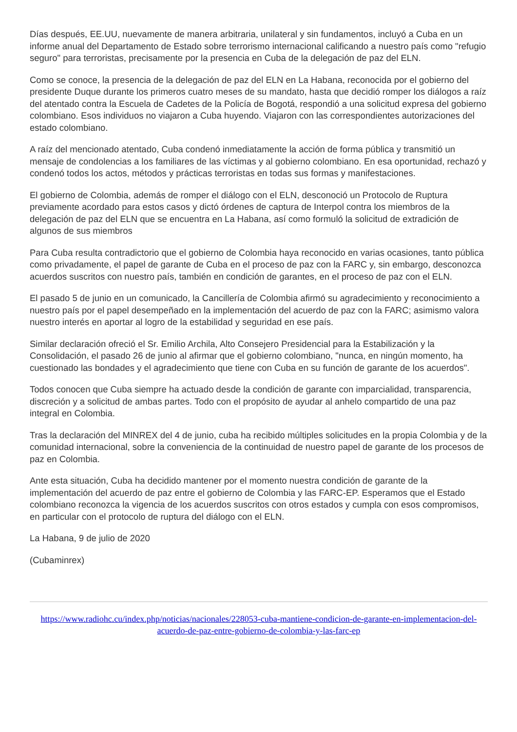Días después, EE.UU, nuevamente de manera arbitraria, unilateral y sin fundamentos, incluyó a Cuba en un informe anual del Departamento de Estado sobre terrorismo internacional calificando a nuestro país como "refugio seguro" para terroristas, precisamente por la presencia en Cuba de la delegación de paz del ELN.
Como se conoce, la presencia de la delegación de paz del ELN en La Habana, reconocida por el gobierno del presidente Duque durante los primeros cuatro meses de su mandato, hasta que decidió romper los diálogos a raíz del atentado contra la Escuela de Cadetes de la Policía de Bogotá, respondió a una solicitud expresa del gobierno colombiano. Esos individuos no viajaron a Cuba huyendo. Viajaron con las correspondientes autorizaciones del estado colombiano.
A raíz del mencionado atentado, Cuba condenó inmediatamente la acción de forma pública y transmitió un mensaje de condolencias a los familiares de las víctimas y al gobierno colombiano. En esa oportunidad, rechazó y condenó todos los actos, métodos y prácticas terroristas en todas sus formas y manifestaciones.
El gobierno de Colombia, además de romper el diálogo con el ELN, desconoció un Protocolo de Ruptura previamente acordado para estos casos y dictó órdenes de captura de Interpol contra los miembros de la delegación de paz del ELN que se encuentra en La Habana, así como formuló la solicitud de extradición de algunos de sus miembros
Para Cuba resulta contradictorio que el gobierno de Colombia haya reconocido en varias ocasiones, tanto pública como privadamente, el papel de garante de Cuba en el proceso de paz con la FARC y, sin embargo, desconozca acuerdos suscritos con nuestro país, también en condición de garantes, en el proceso de paz con el ELN.
El pasado 5 de junio en un comunicado, la Cancillería de Colombia afirmó su agradecimiento y reconocimiento a nuestro país por el papel desempeñado en la implementación del acuerdo de paz con la FARC; asimismo valora nuestro interés en aportar al logro de la estabilidad y seguridad en ese país.
Similar declaración ofreció el Sr. Emilio Archila, Alto Consejero Presidencial para la Estabilización y la Consolidación, el pasado 26 de junio al afirmar que el gobierno colombiano, "nunca, en ningún momento, ha cuestionado las bondades y el agradecimiento que tiene con Cuba en su función de garante de los acuerdos".
Todos conocen que Cuba siempre ha actuado desde la condición de garante con imparcialidad, transparencia, discreción y a solicitud de ambas partes. Todo con el propósito de ayudar al anhelo compartido de una paz integral en Colombia.
Tras la declaración del MINREX del 4 de junio, cuba ha recibido múltiples solicitudes en la propia Colombia y de la comunidad internacional, sobre la conveniencia de la continuidad de nuestro papel de garante de los procesos de paz en Colombia.
Ante esta situación, Cuba ha decidido mantener por el momento nuestra condición de garante de la implementación del acuerdo de paz entre el gobierno de Colombia y las FARC-EP. Esperamos que el Estado colombiano reconozca la vigencia de los acuerdos suscritos con otros estados y cumpla con esos compromisos, en particular con el protocolo de ruptura del diálogo con el ELN.
La Habana, 9 de julio de 2020
(Cubaminrex)
https://www.radiohc.cu/index.php/noticias/nacionales/228053-cuba-mantiene-condicion-de-garante-en-implementacion-del-acuerdo-de-paz-entre-gobierno-de-colombia-y-las-farc-ep